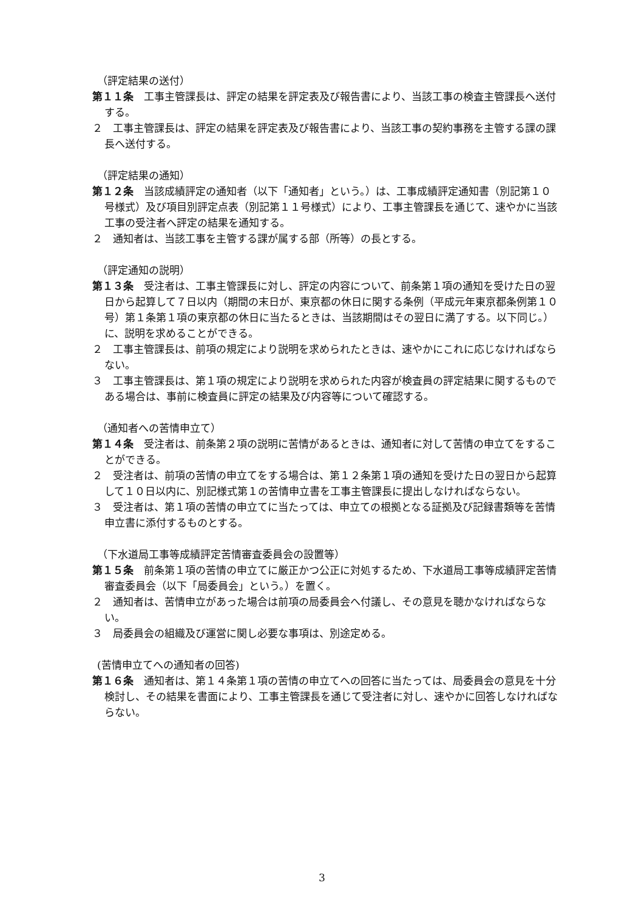（評定結果の送付）
第１１条　工事主管課長は、評定の結果を評定表及び報告書により、当該工事の検査主管課長へ送付する。
２　工事主管課長は、評定の結果を評定表及び報告書により、当該工事の契約事務を主管する課の課長へ送付する。
（評定結果の通知）
第１２条　当該成績評定の通知者（以下「通知者」という。）は、工事成績評定通知書（別記第１０号様式）及び項目別評定点表（別記第１１号様式）により、工事主管課長を通じて、速やかに当該工事の受注者へ評定の結果を通知する。
２　通知者は、当該工事を主管する課が属する部（所等）の長とする。
（評定通知の説明）
第１３条　受注者は、工事主管課長に対し、評定の内容について、前条第１項の通知を受けた日の翌日から起算して７日以内（期間の末日が、東京都の休日に関する条例（平成元年東京都条例第１０号）第１条第１項の東京都の休日に当たるときは、当該期間はその翌日に満了する。以下同じ。）に、説明を求めることができる。
２　工事主管課長は、前項の規定により説明を求められたときは、速やかにこれに応じなければならない。
３　工事主管課長は、第１項の規定により説明を求められた内容が検査員の評定結果に関するものである場合は、事前に検査員に評定の結果及び内容等について確認する。
（通知者への苦情申立て）
第１４条　受注者は、前条第２項の説明に苦情があるときは、通知者に対して苦情の申立てをすることができる。
２　受注者は、前項の苦情の申立てをする場合は、第１２条第１項の通知を受けた日の翌日から起算して１０日以内に、別記様式第１の苦情申立書を工事主管課長に提出しなければならない。
３　受注者は、第１項の苦情の申立てに当たっては、申立ての根拠となる証拠及び記録書類等を苦情申立書に添付するものとする。
（下水道局工事等成績評定苦情審査委員会の設置等）
第１５条　前条第１項の苦情の申立てに厳正かつ公正に対処するため、下水道局工事等成績評定苦情審査委員会（以下「局委員会」という。）を置く。
２　通知者は、苦情申立があった場合は前項の局委員会へ付議し、その意見を聴かなければならない。
３　局委員会の組織及び運営に関し必要な事項は、別途定める。
(苦情申立てへの通知者の回答)
第１６条　通知者は、第１４条第１項の苦情の申立てへの回答に当たっては、局委員会の意見を十分検討し、その結果を書面により、工事主管課長を通じて受注者に対し、速やかに回答しなければならない。
3